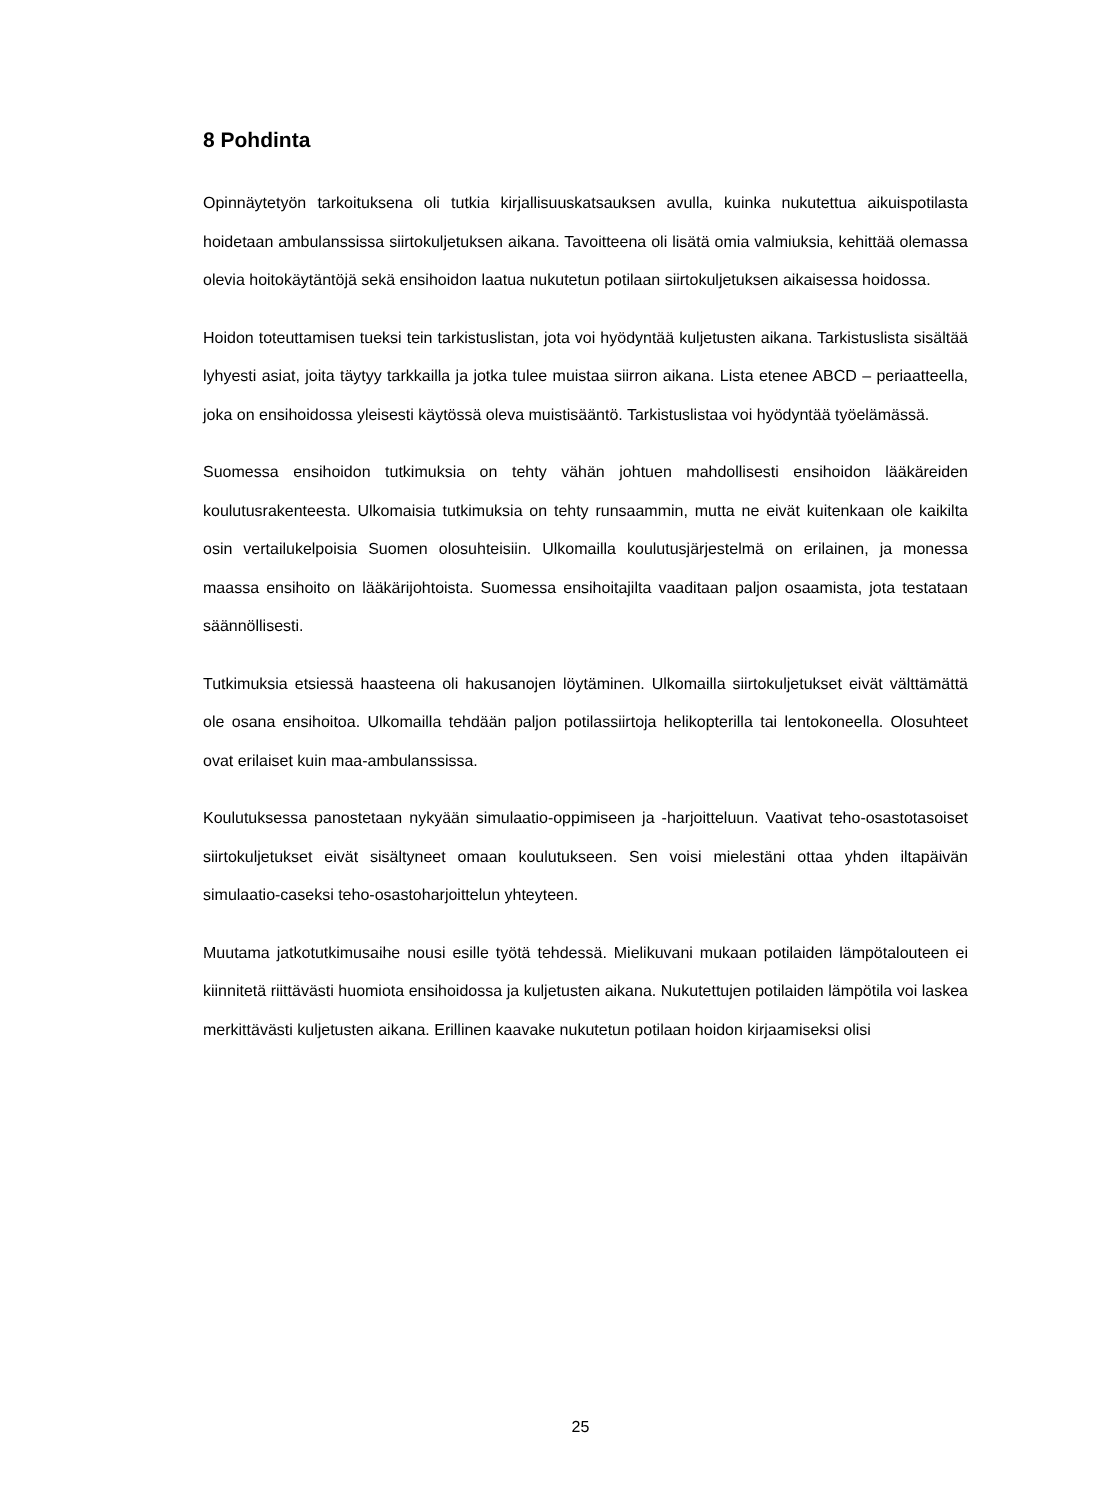8 Pohdinta
Opinnäytetyön tarkoituksena oli tutkia kirjallisuuskatsauksen avulla, kuinka nukutettua aikuispotilasta hoidetaan ambulanssissa siirtokuljetuksen aikana. Tavoitteena oli lisätä omia valmiuksia, kehittää olemassa olevia hoitokäytäntöjä sekä ensihoidon laatua nukutetun potilaan siirtokuljetuksen aikaisessa hoidossa.
Hoidon toteuttamisen tueksi tein tarkistuslistan, jota voi hyödyntää kuljetusten aikana. Tarkistuslista sisältää lyhyesti asiat, joita täytyy tarkkailla ja jotka tulee muistaa siirron aikana. Lista etenee ABCD – periaatteella, joka on ensihoidossa yleisesti käytössä oleva muistisääntö. Tarkistuslistaa voi hyödyntää työelämässä.
Suomessa ensihoidon tutkimuksia on tehty vähän johtuen mahdollisesti ensihoidon lääkäreiden koulutusrakenteesta. Ulkomaisia tutkimuksia on tehty runsaammin, mutta ne eivät kuitenkaan ole kaikilta osin vertailukelpoisia Suomen olosuhteisiin. Ulkomailla koulutusjärjestelmä on erilainen, ja monessa maassa ensihoito on lääkärijohtoista. Suomessa ensihoitajilta vaaditaan paljon osaamista, jota testataan säännöllisesti.
Tutkimuksia etsiessä haasteena oli hakusanojen löytäminen. Ulkomailla siirtokuljetukset eivät välttämättä ole osana ensihoitoa. Ulkomailla tehdään paljon potilassiirtoja helikopterilla tai lentokoneella. Olosuhteet ovat erilaiset kuin maa-ambulanssissa.
Koulutuksessa panostetaan nykyään simulaatio-oppimiseen ja -harjoitteluun. Vaativat teho-osastotasoiset siirtokuljetukset eivät sisältyneet omaan koulutukseen. Sen voisi mielestäni ottaa yhden iltapäivän simulaatio-caseksi teho-osastoharjoittelun yhteyteen.
Muutama jatkotutkimusaihe nousi esille työtä tehdessä. Mielikuvani mukaan potilaiden lämpötalouteen ei kiinnitetä riittävästi huomiota ensihoidossa ja kuljetusten aikana. Nukutettujen potilaiden lämpötila voi laskea merkittävästi kuljetusten aikana. Erillinen kaavake nukutetun potilaan hoidon kirjaamiseksi olisi
25